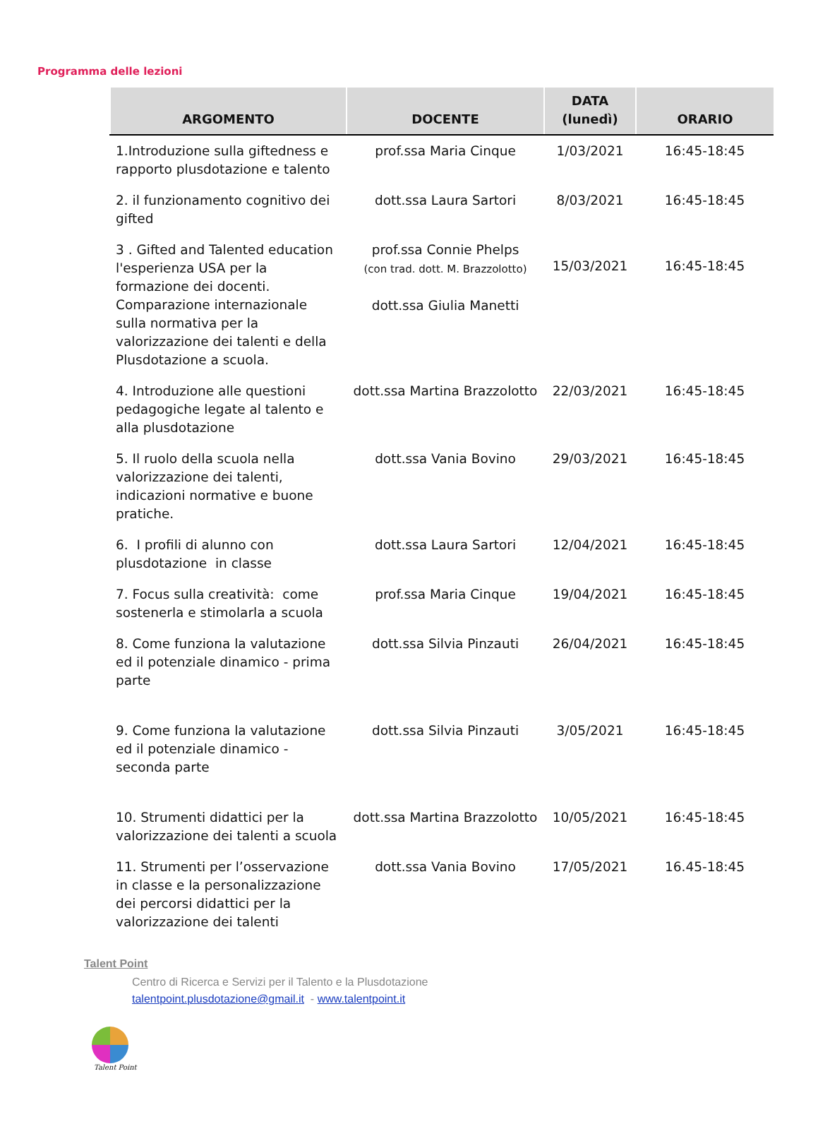Programma delle lezioni
| ARGOMENTO | DOCENTE | DATA (lunedì) | ORARIO |
| --- | --- | --- | --- |
| 1.Introduzione sulla giftedness e rapporto plusdotazione e talento | prof.ssa Maria Cinque | 1/03/2021 | 16:45-18:45 |
| 2. il funzionamento cognitivo dei gifted | dott.ssa Laura Sartori | 8/03/2021 | 16:45-18:45 |
| 3 . Gifted and Talented education l'esperienza USA per la formazione dei docenti. Comparazione internazionale sulla normativa per la valorizzazione dei talenti e della Plusdotazione a scuola. | prof.ssa Connie Phelps (con trad. dott. M. Brazzolotto) dott.ssa Giulia Manetti | 15/03/2021 | 16:45-18:45 |
| 4. Introduzione alle questioni pedagogiche legate al talento e alla plusdotazione | dott.ssa Martina Brazzolotto | 22/03/2021 | 16:45-18:45 |
| 5. Il ruolo della scuola nella valorizzazione dei talenti, indicazioni normative e buone pratiche. | dott.ssa Vania Bovino | 29/03/2021 | 16:45-18:45 |
| 6. I profili di alunno con plusdotazione in classe | dott.ssa Laura Sartori | 12/04/2021 | 16:45-18:45 |
| 7. Focus sulla creatività: come sostenerla e stimolarla a scuola | prof.ssa Maria Cinque | 19/04/2021 | 16:45-18:45 |
| 8. Come funziona la valutazione ed il potenziale dinamico - prima parte | dott.ssa Silvia Pinzauti | 26/04/2021 | 16:45-18:45 |
| 9. Come funziona la valutazione ed il potenziale dinamico - seconda parte | dott.ssa Silvia Pinzauti | 3/05/2021 | 16:45-18:45 |
| 10. Strumenti didattici per la valorizzazione dei talenti a scuola | dott.ssa Martina Brazzolotto | 10/05/2021 | 16:45-18:45 |
| 11. Strumenti per l’osservazione in classe e la personalizzazione dei percorsi didattici per la valorizzazione dei talenti | dott.ssa Vania Bovino | 17/05/2021 | 16.45-18:45 |
Talent Point
Centro di Ricerca e Servizi per il Talento e la Plusdotazione
talentpoint.plusdotazione@gmail.it - www.talentpoint.it
Talent Point